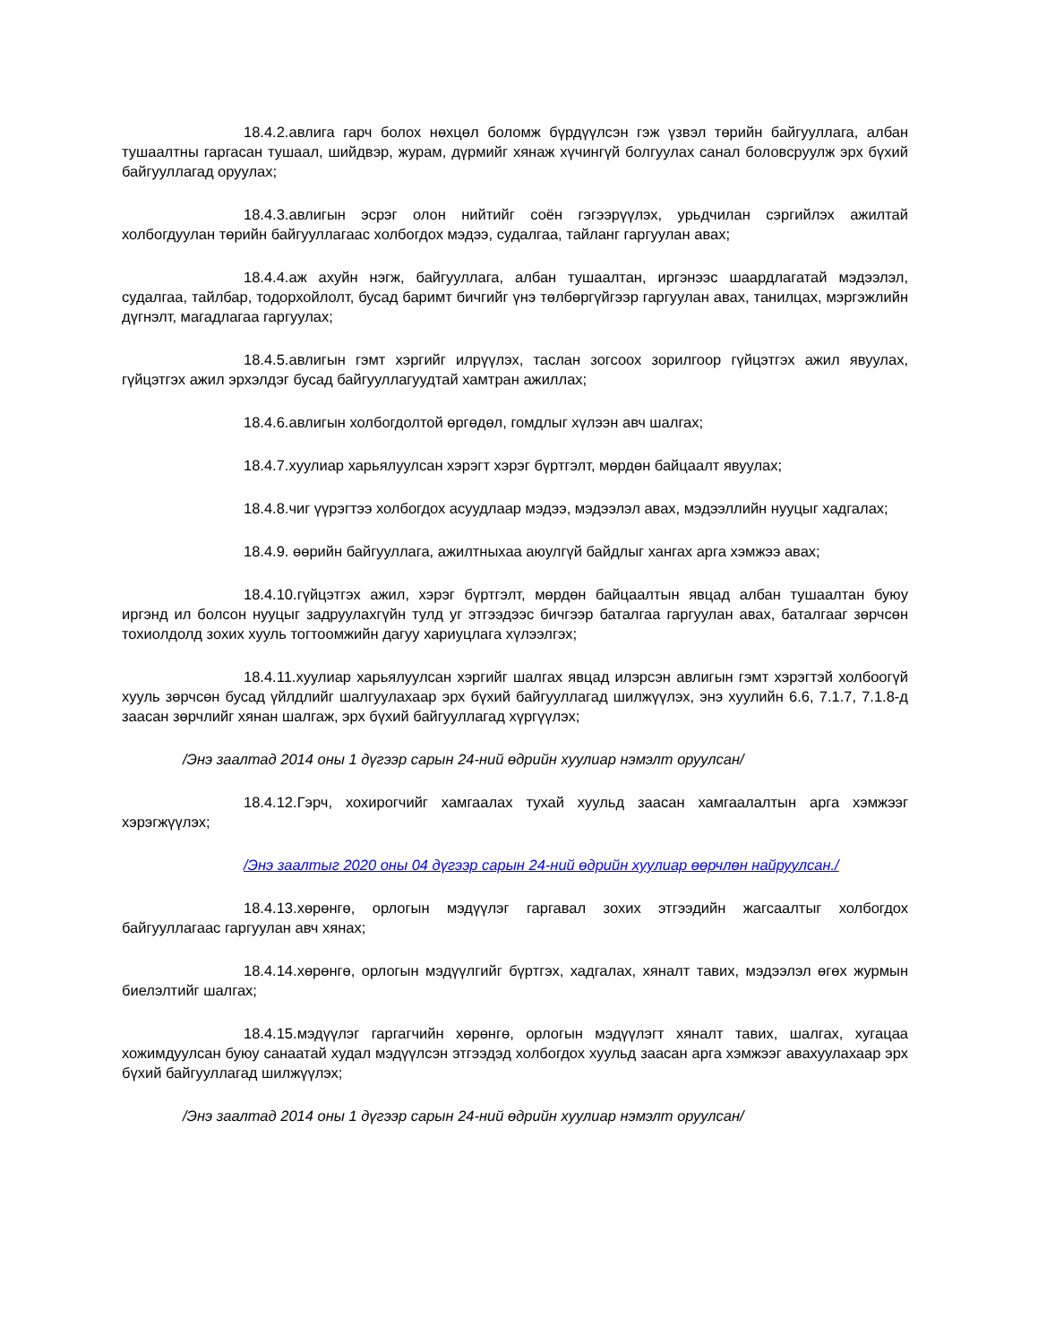18.4.2.авлига гарч болох нөхцөл боломж бүрдүүлсэн гэж үзвэл төрийн байгууллага, албан тушаалтны гаргасан тушаал, шийдвэр, журам, дүрмийг хянаж хүчингүй болгуулах санал боловсруулж эрх бүхий байгууллагад оруулах;
18.4.3.авлигын эсрэг олон нийтийг соён гэгээрүүлэх, урьдчилан сэргийлэх ажилтай холбогдуулан төрийн байгууллагаас холбогдох мэдээ, судалгаа, тайланг гаргуулан авах;
18.4.4.аж ахуйн нэгж, байгууллага, албан тушаалтан, иргэнээс шаардлагатай мэдээлэл, судалгаа, тайлбар, тодорхойлолт, бусад баримт бичгийг үнэ төлбөргүйгээр гаргуулан авах, танилцах, мэргэжлийн дүгнэлт, магадлагаа гаргуулах;
18.4.5.авлигын гэмт хэргийг илрүүлэх, таслан зогсоох зорилгоор гүйцэтгэх ажил явуулах, гүйцэтгэх ажил эрхэлдэг бусад байгууллагуудтай хамтран ажиллах;
18.4.6.авлигын холбогдолтой өргөдөл, гомдлыг хүлээн авч шалгах;
18.4.7.хуулиар харьялуулсан хэрэгт хэрэг бүртгэлт, мөрдөн байцаалт явуулах;
18.4.8.чиг үүрэгтээ холбогдох асуудлаар мэдээ, мэдээлэл авах, мэдээллийн нууцыг хадгалах;
18.4.9. өөрийн байгууллага, ажилтныхаа аюулгүй байдлыг хангах арга хэмжээ авах;
18.4.10.гүйцэтгэх ажил, хэрэг бүртгэлт, мөрдөн байцаалтын явцад албан тушаалтан буюу иргэнд ил болсон нууцыг задруулахгүйн тулд уг этгээдээс бичгээр баталгаа гаргуулан авах, баталгааг зөрчсөн тохиолдолд зохих хууль тогтоомжийн дагуу хариуцлага хүлээлгэх;
18.4.11.хуулиар харьялуулсан хэргийг шалгах явцад илэрсэн авлигын гэмт хэрэгтэй холбоогүй хууль зөрчсөн бусад үйлдлийг шалгуулахаар эрх бүхий байгууллагад шилжүүлэх, энэ хуулийн 6.6, 7.1.7, 7.1.8-д заасан зөрчлийг хянан шалгаж, эрх бүхий байгууллагад хүргүүлэх;
/Энэ заалтад 2014 оны 1 дүгээр сарын 24-ний өдрийн хуулиар нэмэлт оруулсан/
18.4.12.Гэрч, хохирогчийг хамгаалах тухай хуульд заасан хамгаалалтын арга хэмжээг хэрэгжүүлэх;
/Энэ заалтыг 2020 оны 04 дүгээр сарын 24-ний өдрийн хуулиар өөрчлөн найруулсан./
18.4.13.хөрөнгө, орлогын мэдүүлэг гаргавал зохих этгээдийн жагсаалтыг холбогдох байгууллагаас гаргуулан авч хянах;
18.4.14.хөрөнгө, орлогын мэдүүлгийг бүртгэх, хадгалах, хяналт тавих, мэдээлэл өгөх журмын биелэлтийг шалгах;
18.4.15.мэдүүлэг гаргагчийн хөрөнгө, орлогын мэдүүлэгт хяналт тавих, шалгах, хугацаа хожимдуулсан буюу санаатай худал мэдүүлсэн этгээдэд холбогдох хуульд заасан арга хэмжээг авахуулахаар эрх бүхий байгууллагад шилжүүлэх;
/Энэ заалтад 2014 оны 1 дүгээр сарын 24-ний өдрийн хуулиар нэмэлт оруулсан/